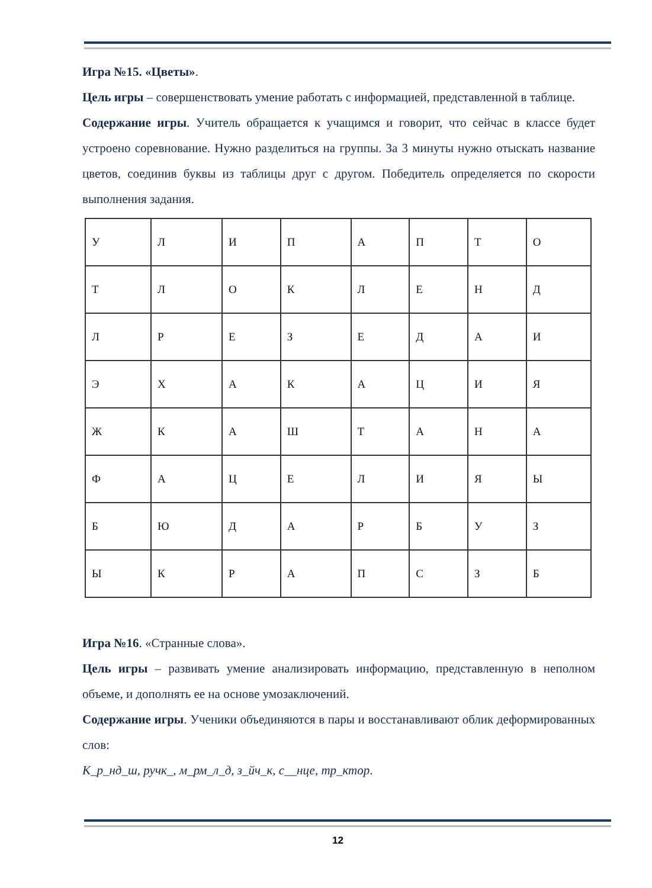Игра №15. «Цветы».
Цель игры – совершенствовать умение работать с информацией, представленной в таблице.
Содержание игры. Учитель обращается к учащимся и говорит, что сейчас в классе будет устроено соревнование. Нужно разделиться на группы. За 3 минуты нужно отыскать название цветов, соединив буквы из таблицы друг с другом. Победитель определяется по скорости выполнения задания.
| У | Л | И | П | А | П | Т | О |
| Т | Л | О | К | Л | Е | Н | Д |
| Л | Р | Е | З | Е | Д | А | И |
| Э | Х | А | К | А | Ц | И | Я |
| Ж | К | А | Ш | Т | А | Н | А |
| Ф | А | Ц | Е | Л | И | Я | Ы |
| Б | Ю | Д | А | Р | Б | У | З |
| Ы | К | Р | А | П | С | З | Б |
Игра №16. «Странные слова».
Цель игры – развивать умение анализировать информацию, представленную в неполном объеме, и дополнять ее на основе умозаключений.
Содержание игры. Ученики объединяются в пары и восстанавливают облик деформированных слов:
К_р_нд_ш, ручк_, м_рм_л_д, з_йч_к, с__нце, тр_ктор.
12